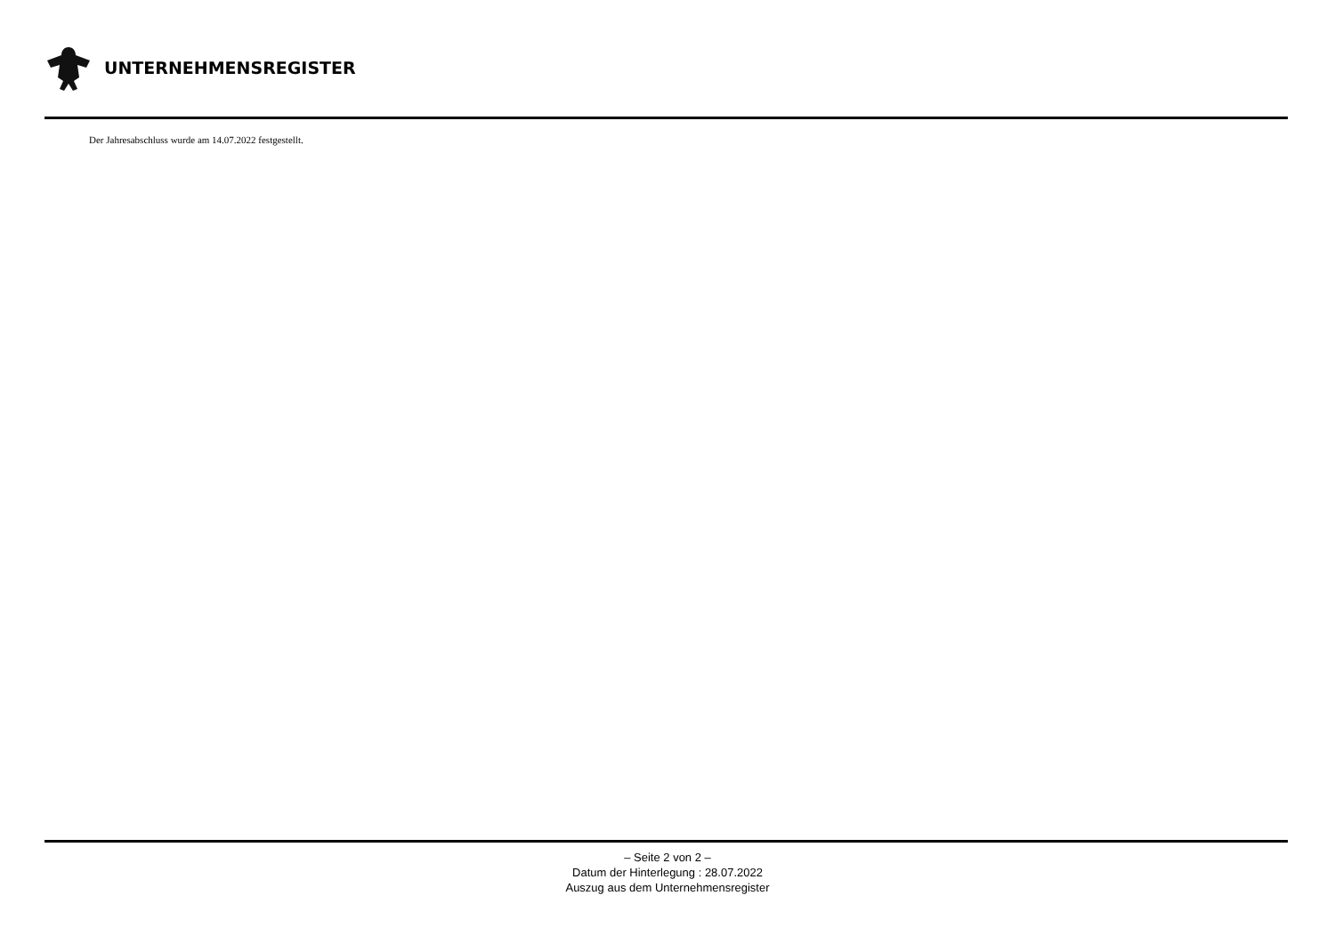UNTERNEHMENSREGISTER
Der Jahresabschluss wurde am 14.07.2022 festgestellt.
– Seite 2 von 2 –
Datum der Hinterlegung : 28.07.2022
Auszug aus dem Unternehmensregister